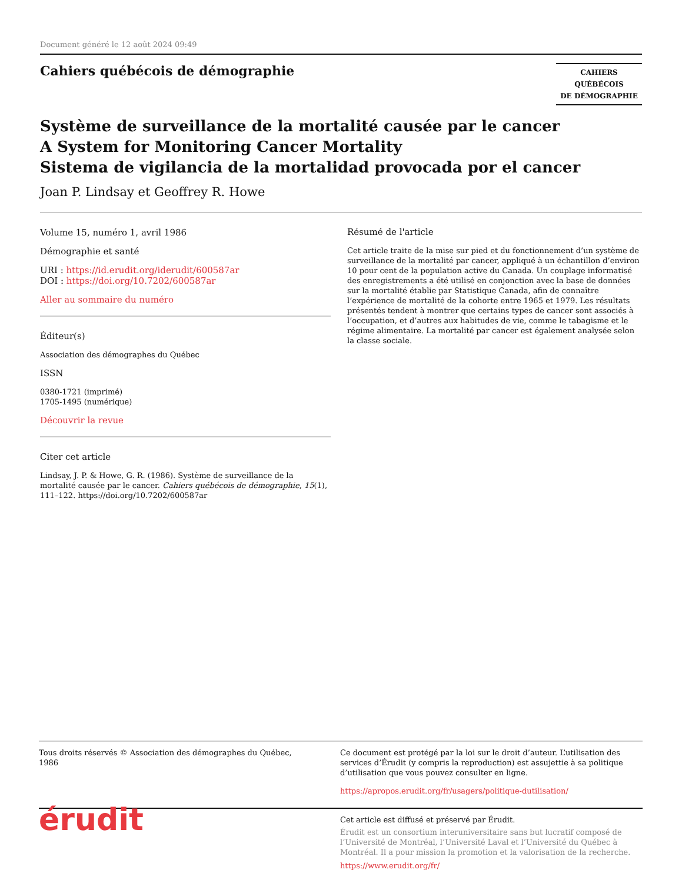Document généré le 12 août 2024 09:49
Cahiers québécois de démographie
CAHIERS QUÉBÉCOIS
DE DÉMOGRAPHIE
Système de surveillance de la mortalité causée par le cancer
A System for Monitoring Cancer Mortality
Sistema de vigilancia de la mortalidad provocada por el cancer
Joan P. Lindsay et Geoffrey R. Howe
Volume 15, numéro 1, avril 1986
Démographie et santé
URI : https://id.erudit.org/iderudit/600587ar
DOI : https://doi.org/10.7202/600587ar
Aller au sommaire du numéro
Éditeur(s)
Association des démographes du Québec
ISSN
0380-1721 (imprimé)
1705-1495 (numérique)
Découvrir la revue
Citer cet article
Lindsay, J. P. & Howe, G. R. (1986). Système de surveillance de la mortalité causée par le cancer. Cahiers québécois de démographie, 15(1), 111–122. https://doi.org/10.7202/600587ar
Résumé de l'article
Cet article traite de la mise sur pied et du fonctionnement d’un système de surveillance de la mortalité par cancer, appliqué à un échantillon d’environ 10 pour cent de la population active du Canada. Un couplage informatisé des enregistrements a été utilisé en conjonction avec la base de données sur la mortalité établie par Statistique Canada, afin de connaître l’expérience de mortalité de la cohorte entre 1965 et 1979. Les résultats présentés tendent à montrer que certains types de cancer sont associés à l’occupation, et d’autres aux habitudes de vie, comme le tabagisme et le régime alimentaire. La mortalité par cancer est également analysée selon la classe sociale.
Tous droits réservés © Association des démographes du Québec, 1986
Ce document est protégé par la loi sur le droit d’auteur. L’utilisation des services d’Érudit (y compris la reproduction) est assujettie à sa politique d’utilisation que vous pouvez consulter en ligne.
https://apropos.erudit.org/fr/usagers/politique-dutilisation/
érudit
Cet article est diffusé et préservé par Érudit.
Érudit est un consortium interuniversitaire sans but lucratif composé de l’Université de Montréal, l’Université Laval et l’Université du Québec à Montréal. Il a pour mission la promotion et la valorisation de la recherche.
https://www.erudit.org/fr/